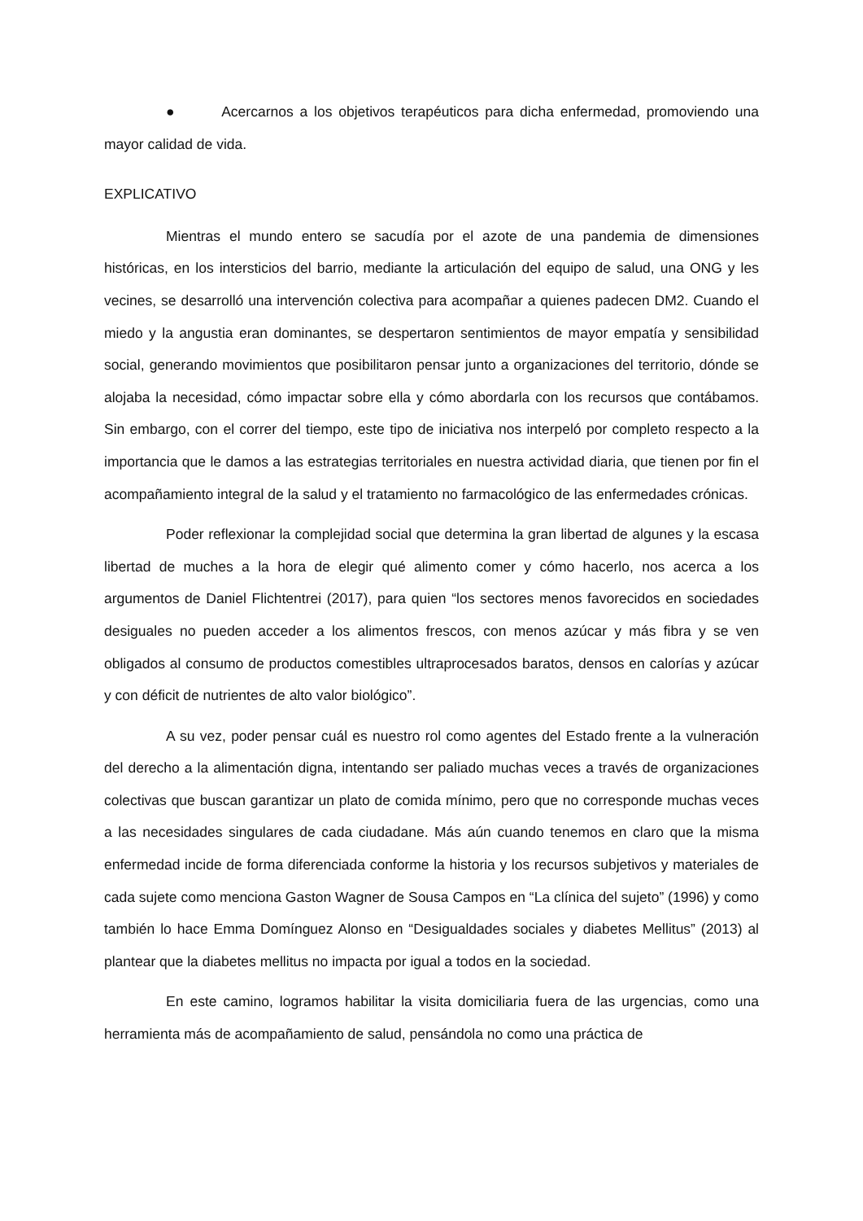● Acercarnos a los objetivos terapéuticos para dicha enfermedad, promoviendo una mayor calidad de vida.
EXPLICATIVO
Mientras el mundo entero se sacudía por el azote de una pandemia de dimensiones históricas, en los intersticios del barrio, mediante la articulación del equipo de salud, una ONG y les vecines, se desarrolló una intervención colectiva para acompañar a quienes padecen DM2. Cuando el miedo y la angustia eran dominantes, se despertaron sentimientos de mayor empatía y sensibilidad social, generando movimientos que posibilitaron pensar junto a organizaciones del territorio, dónde se alojaba la necesidad, cómo impactar sobre ella y cómo abordarla con los recursos que contábamos. Sin embargo, con el correr del tiempo, este tipo de iniciativa nos interpeló por completo respecto a la importancia que le damos a las estrategias territoriales en nuestra actividad diaria, que tienen por fin el acompañamiento integral de la salud y el tratamiento no farmacológico de las enfermedades crónicas.
Poder reflexionar la complejidad social que determina la gran libertad de algunes y la escasa libertad de muches a la hora de elegir qué alimento comer y cómo hacerlo, nos acerca a los argumentos de Daniel Flichtentrei (2017), para quien “los sectores menos favorecidos en sociedades desiguales no pueden acceder a los alimentos frescos, con menos azúcar y más fibra y se ven obligados al consumo de productos comestibles ultraprocesados baratos, densos en calorías y azúcar y con déficit de nutrientes de alto valor biológico”.
A su vez, poder pensar cuál es nuestro rol como agentes del Estado frente a la vulneración del derecho a la alimentación digna, intentando ser paliado muchas veces a través de organizaciones colectivas que buscan garantizar un plato de comida mínimo, pero que no corresponde muchas veces a las necesidades singulares de cada ciudadane. Más aún cuando tenemos en claro que la misma enfermedad incide de forma diferenciada conforme la historia y los recursos subjetivos y materiales de cada sujete como menciona Gaston Wagner de Sousa Campos en “La clínica del sujeto” (1996) y como también lo hace Emma Domínguez Alonso en “Desigualdades sociales y diabetes Mellitus” (2013) al plantear que la diabetes mellitus no impacta por igual a todos en la sociedad.
En este camino, logramos habilitar la visita domiciliaria fuera de las urgencias, como una herramienta más de acompañamiento de salud, pensándola no como una práctica de